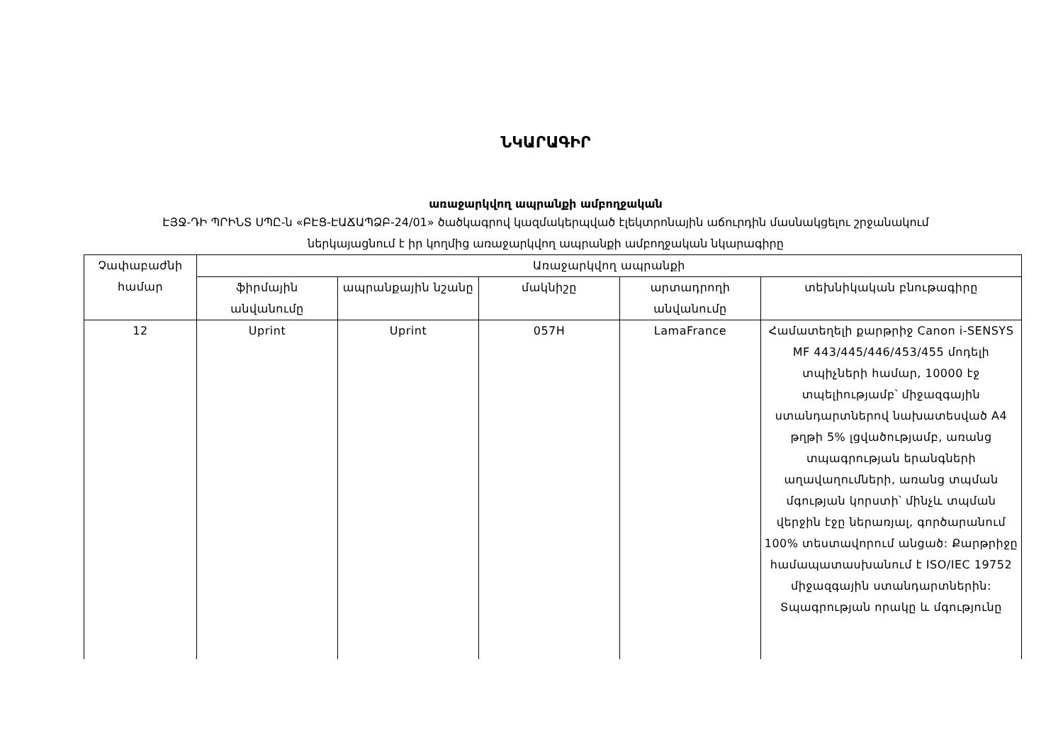ՆԿԱՐԱԳԻՐ
առաջարկվող ապրանքի ամբողջական
ԷՅՋ-ԴԻ ՊՐԻՆՏ ՍՊԸ-ն «ԲԷՑ-ԷԱՃԱՊՁԲ-24/01» ծածկագրով կազմակերպված էլեկտրոնային աճուրդին մասնակցելու շրջանակում
ներկայացնում է իր կողմից առաջարկվող ապրանքի ամբողջական նկարագիրը
| Չափաբաժնի համար | Առաջարկվող ապրանքի | | | | |
| --- | --- | --- | --- | --- | --- |
| | ֆիրմային անվանումը | ապրանքային նշանը | մակնիշը | արտադրողի անվանումը | տեխնիկական բնութագիրը |
| 12 | Uprint | Uprint | 057H | LamaFrance | Համատեղելի քարթրիջ Canon i-SENSYS MF 443/445/446/453/455 մոդելի տպիչների համար, 10000 էջ տպելիությամբ՝ միջազգային ստանդարտներով նախատեսված A4 թղթի 5% լցվածությամբ, առանց տպագրության երանգների աղավաղումների, առանց տպման մգության կորստի՝ մինչև տպման վերջին էջը ներառյալ, գործարանում 100% տեստավորում անցած: Քարթրիջը համապատասխանում է ISO/IEC 19752 միջազգային ստանդարտներին: Տպագրության որակը և մգությունը |